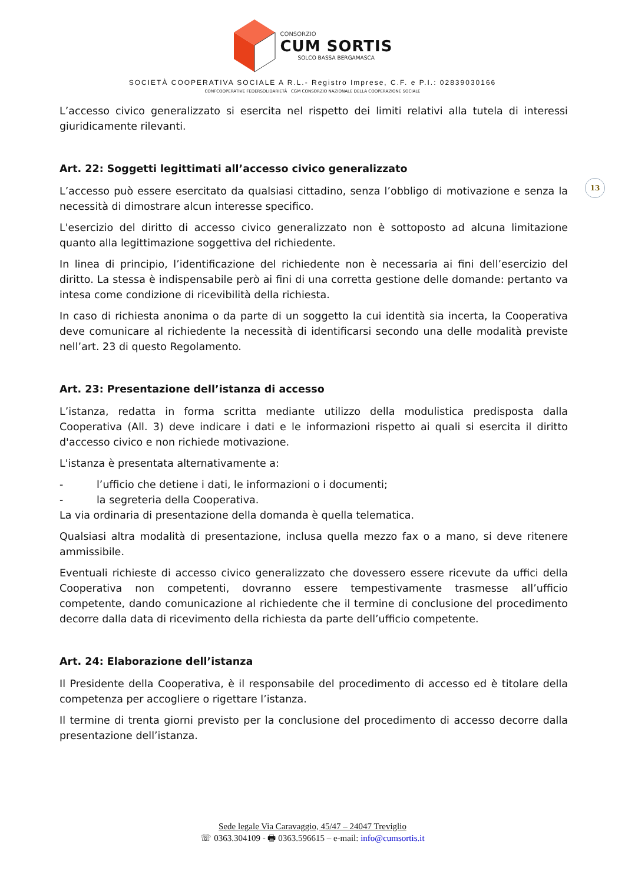CONSORZIO
CUM SORTIS
SOLCO BASSA BERGAMASCA
SOCIETÀ COOPERATIVA SOCIALE A R.L.- Registro Imprese, C.F. e P.I.: 02839030166
CONFCOOPERATIVE FEDERSOLIDARIETÀ CGM CONSORZIO NAZIONALE DELLA COOPERAZIONE SOCIALE
13
L’accesso civico generalizzato si esercita nel rispetto dei limiti relativi alla tutela di interessi giuridicamente rilevanti.
Art. 22: Soggetti legittimati all’accesso civico generalizzato
L’accesso può essere esercitato da qualsiasi cittadino, senza l’obbligo di motivazione e senza la necessità di dimostrare alcun interesse specifico.
L'esercizio del diritto di accesso civico generalizzato non è sottoposto ad alcuna limitazione quanto alla legittimazione soggettiva del richiedente.
In linea di principio, l’identificazione del richiedente non è necessaria ai fini dell’esercizio del diritto. La stessa è indispensabile però ai fini di una corretta gestione delle domande: pertanto va intesa come condizione di ricevibilità della richiesta.
In caso di richiesta anonima o da parte di un soggetto la cui identità sia incerta, la Cooperativa deve comunicare al richiedente la necessità di identificarsi secondo una delle modalità previste nell’art. 23 di questo Regolamento.
Art. 23: Presentazione dell’istanza di accesso
L’istanza, redatta in forma scritta mediante utilizzo della modulistica predisposta dalla Cooperativa (All. 3) deve indicare i dati e le informazioni rispetto ai quali si esercita il diritto d'accesso civico e non richiede motivazione.
L'istanza è presentata alternativamente a:
- l’ufficio che detiene i dati, le informazioni o i documenti;
- la segreteria della Cooperativa.
La via ordinaria di presentazione della domanda è quella telematica.
Qualsiasi altra modalità di presentazione, inclusa quella mezzo fax o a mano, si deve ritenere ammissibile.
Eventuali richieste di accesso civico generalizzato che dovessero essere ricevute da uffici della Cooperativa non competenti, dovranno essere tempestivamente trasmesse all’ufficio competente, dando comunicazione al richiedente che il termine di conclusione del procedimento decorre dalla data di ricevimento della richiesta da parte dell’ufficio competente.
Art. 24: Elaborazione dell’istanza
Il Presidente della Cooperativa, è il responsabile del procedimento di accesso ed è titolare della competenza per accogliere o rigettare l’istanza.
Il termine di trenta giorni previsto per la conclusione del procedimento di accesso decorre dalla presentazione dell’istanza.
Sede legale Via Caravaggio, 45/47 – 24047 Treviglio
☏ 0363.304109 - 🖶 0363.596615 – e-mail: info@cumsortis.it